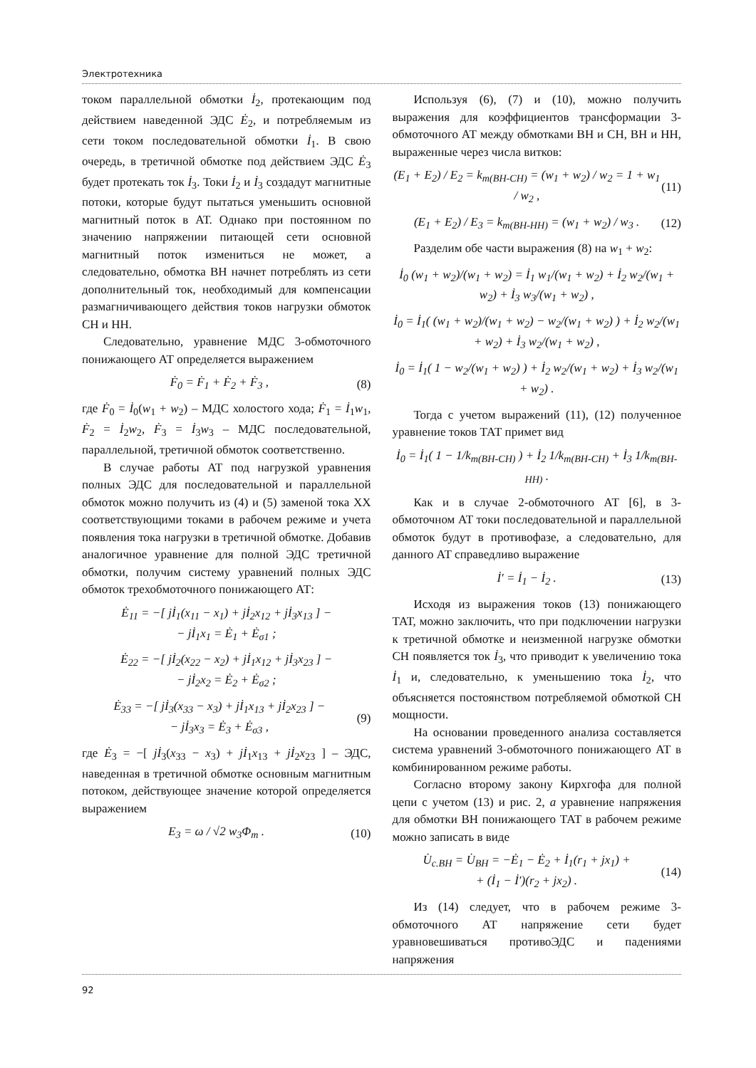Электротехника
током параллельной обмотки İ<sub>2</sub>, протекающим под действием наведенной ЭДС Ė<sub>2</sub>, и потребляемым из сети током последовательной обмотки İ<sub>1</sub>. В свою очередь, в третичной обмотке под действием ЭДС Ė<sub>3</sub> будет протекать ток İ<sub>3</sub>. Токи İ<sub>2</sub> и İ<sub>3</sub> создадут магнитные потоки, которые будут пытаться уменьшить основной магнитный поток в АТ. Однако при постоянном по значению напряжении питающей сети основной магнитный поток измениться не может, а следовательно, обмотка ВН начнет потреблять из сети дополнительный ток, необходимый для компенсации размагничивающего действия токов нагрузки обмоток СН и НН.
Следовательно, уравнение МДС 3-обмоточного понижающего АТ определяется выражением
Ḟ<sub>0</sub> = Ḟ<sub>1</sub> + Ḟ<sub>2</sub> + Ḟ<sub>3</sub> , (8)
где Ḟ<sub>0</sub> = İ<sub>0</sub>(w<sub>1</sub> + w<sub>2</sub>) – МДС холостого хода; Ḟ<sub>1</sub> = İ<sub>1</sub>w<sub>1</sub>, Ḟ<sub>2</sub> = İ<sub>2</sub>w<sub>2</sub>, Ḟ<sub>3</sub> = İ<sub>3</sub>w<sub>3</sub> – МДС последовательной, параллельной, третичной обмоток соответственно.
В случае работы АТ под нагрузкой уравнения полных ЭДС для последовательной и параллельной обмоток можно получить из (4) и (5) заменой тока ХХ соответствующими токами в рабочем режиме и учета появления тока нагрузки в третичной обмотке. Добавив аналогичное уравнение для полной ЭДС третичной обмотки, получим систему уравнений полных ЭДС обмоток трехобмоточного понижающего АТ:
Ė<sub>11</sub> = −[ jİ<sub>1</sub>(x<sub>11</sub> − x<sub>1</sub>) + jİ<sub>2</sub>x<sub>12</sub> + jİ<sub>3</sub>x<sub>13</sub> ] −
− jİ<sub>1</sub>x<sub>1</sub> = Ė<sub>1</sub> + Ė<sub>σ1</sub> ;
Ė<sub>22</sub> = −[ jİ<sub>2</sub>(x<sub>22</sub> − x<sub>2</sub>) + jİ<sub>1</sub>x<sub>12</sub> + jİ<sub>3</sub>x<sub>23</sub> ] −
− jİ<sub>2</sub>x<sub>2</sub> = Ė<sub>2</sub> + Ė<sub>σ2</sub> ;
Ė<sub>33</sub> = −[ jİ<sub>3</sub>(x<sub>33</sub> − x<sub>3</sub>) + jİ<sub>1</sub>x<sub>13</sub> + jİ<sub>2</sub>x<sub>23</sub> ] −
− jİ<sub>3</sub>x<sub>3</sub> = Ė<sub>3</sub> + Ė<sub>σ3</sub> , (9)
где Ė<sub>3</sub> = −[ jİ<sub>3</sub>(x<sub>33</sub> − x<sub>3</sub>) + jİ<sub>1</sub>x<sub>13</sub> + jİ<sub>2</sub>x<sub>23</sub> ] – ЭДС, наведенная в третичной обмотке основным магнитным потоком, действующее значение которой определяется выражением
E<sub>3</sub> = ω / √2 w<sub>3</sub>Φ<sub>m</sub> . (10)
Используя (6), (7) и (10), можно получить выражения для коэффициентов трансформации 3-обмоточного АТ между обмотками ВН и СН, ВН и НН, выраженные через числа витков:
(E<sub>1</sub> + E<sub>2</sub>) / E<sub>2</sub> = k<sub>т(ВН-СН)</sub> = (w<sub>1</sub> + w<sub>2</sub>) / w<sub>2</sub> = 1 + w<sub>1</sub> / w<sub>2</sub> , (11)
(E<sub>1</sub> + E<sub>2</sub>) / E<sub>3</sub> = k<sub>т(ВН-НН)</sub> = (w<sub>1</sub> + w<sub>2</sub>) / w<sub>3</sub> . (12)
Разделим обе части выражения (8) на w<sub>1</sub> + w<sub>2</sub>:
İ<sub>0</sub> (w<sub>1</sub> + w<sub>2</sub>)/(w<sub>1</sub> + w<sub>2</sub>) = İ<sub>1</sub> w<sub>1</sub>/(w<sub>1</sub> + w<sub>2</sub>) + İ<sub>2</sub> w<sub>2</sub>/(w<sub>1</sub> + w<sub>2</sub>) + İ<sub>3</sub> w<sub>3</sub>/(w<sub>1</sub> + w<sub>2</sub>) ,
İ<sub>0</sub> = İ<sub>1</sub>( (w<sub>1</sub> + w<sub>2</sub>)/(w<sub>1</sub> + w<sub>2</sub>) − w<sub>2</sub>/(w<sub>1</sub> + w<sub>2</sub>) ) + İ<sub>2</sub> w<sub>2</sub>/(w<sub>1</sub> + w<sub>2</sub>) + İ<sub>3</sub> w<sub>2</sub>/(w<sub>1</sub> + w<sub>2</sub>) ,
İ<sub>0</sub> = İ<sub>1</sub>( 1 − w<sub>2</sub>/(w<sub>1</sub> + w<sub>2</sub>) ) + İ<sub>2</sub> w<sub>2</sub>/(w<sub>1</sub> + w<sub>2</sub>) + İ<sub>3</sub> w<sub>2</sub>/(w<sub>1</sub> + w<sub>2</sub>) .
Тогда с учетом выражений (11), (12) полученное уравнение токов ТАТ примет вид
İ<sub>0</sub> = İ<sub>1</sub>( 1 − 1/k<sub>т(ВН-СН)</sub> ) + İ<sub>2</sub> 1/k<sub>т(ВН-СН)</sub> + İ<sub>3</sub> 1/k<sub>т(ВН-НН)</sub> .
Как и в случае 2-обмоточного АТ [6], в 3-обмоточном АТ токи последовательной и параллельной обмоток будут в противофазе, а следовательно, для данного АТ справедливо выражение
İ′ = İ<sub>1</sub> − İ<sub>2</sub> . (13)
Исходя из выражения токов (13) понижающего ТАТ, можно заключить, что при подключении нагрузки к третичной обмотке и неизменной нагрузке обмотки СН появляется ток İ<sub>3</sub>, что приводит к увеличению тока İ<sub>1</sub> и, следовательно, к уменьшению тока İ<sub>2</sub>, что объясняется постоянством потребляемой обмоткой СН мощности.
На основании проведенного анализа составляется система уравнений 3-обмоточного понижающего АТ в комбинированном режиме работы.
Согласно второму закону Кирхгофа для полной цепи с учетом (13) и рис. 2, а уравнение напряжения для обмотки ВН понижающего ТАТ в рабочем режиме можно записать в виде
U̇<sub>с.ВН</sub> = U̇<sub>ВН</sub> = −Ė<sub>1</sub> − Ė<sub>2</sub> + İ<sub>1</sub>(r<sub>1</sub> + jx<sub>1</sub>) +
+ (İ<sub>1</sub> − İ′)(r<sub>2</sub> + jx<sub>2</sub>) . (14)
Из (14) следует, что в рабочем режиме 3-обмоточного АТ напряжение сети будет уравновешиваться противоЭДС и падениями напряжения
92